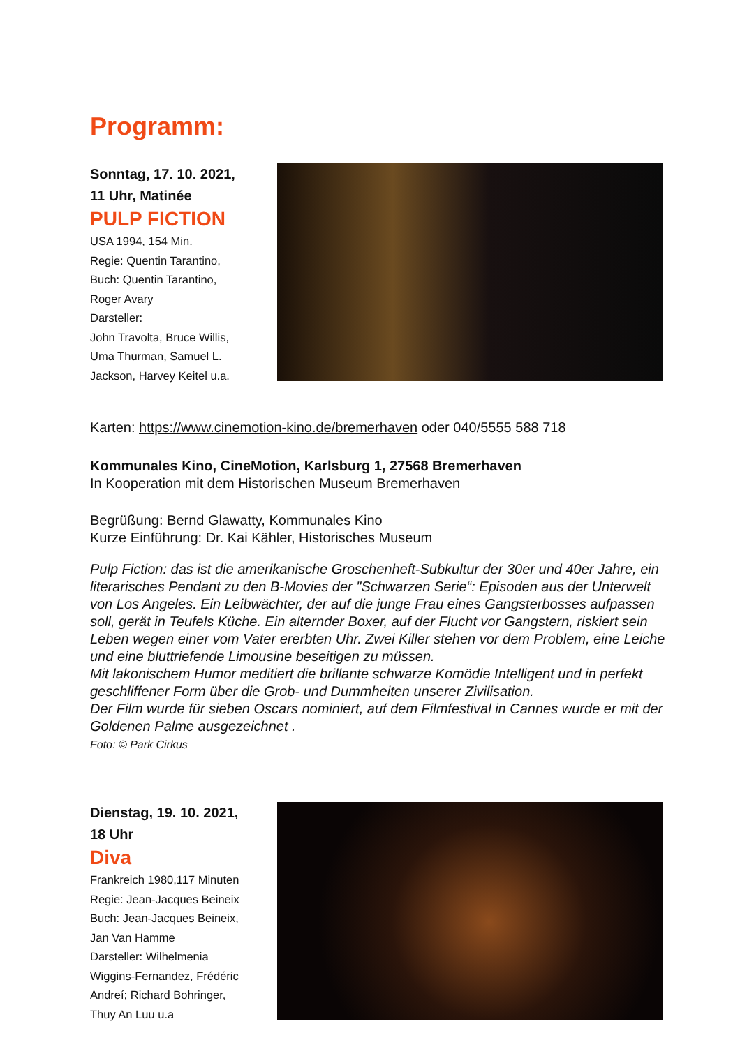Programm:
Sonntag, 17. 10. 2021,
11 Uhr, Matinée
PULP FICTION
USA 1994, 154 Min.
Regie: Quentin Tarantino,
Buch: Quentin Tarantino,
Roger Avary
Darsteller:
John Travolta, Bruce Willis,
Uma Thurman, Samuel L.
Jackson, Harvey Keitel u.a.
Karten: https://www.cinemotion-kino.de/bremerhaven oder 040/5555 588 718
Kommunales Kino, CineMotion, Karlsburg 1, 27568 Bremerhaven
In Kooperation mit dem Historischen Museum Bremerhaven
Begrüßung: Bernd Glawatty, Kommunales Kino
Kurze Einführung: Dr. Kai Kähler, Historisches Museum
Pulp Fiction: das ist die amerikanische Groschenheft-Subkultur der 30er und 40er Jahre, ein literarisches Pendant zu den B-Movies der "Schwarzen Serie“: Episoden aus der Unterwelt von Los Angeles. Ein Leibwächter, der auf die junge Frau eines Gangsterbosses aufpassen soll, gerät in Teufels Küche. Ein alternder Boxer, auf der Flucht vor Gangstern, riskiert sein Leben wegen einer vom Vater ererbten Uhr. Zwei Killer stehen vor dem Problem, eine Leiche und eine bluttriefende Limousine beseitigen zu müssen.
Mit lakonischem Humor meditiert die brillante schwarze Komödie Intelligent und in perfekt geschliffener Form über die Grob- und Dummheiten unserer Zivilisation.
Der Film wurde für sieben Oscars nominiert, auf dem Filmfestival in Cannes wurde er mit der Goldenen Palme ausgezeichnet .
Foto: © Park Cirkus
Dienstag, 19. 10. 2021,
18 Uhr
Diva
Frankreich 1980,117 Minuten
Regie: Jean-Jacques Beineix
Buch: Jean-Jacques Beineix,
Jan Van Hamme
Darsteller: Wilhelmenia
Wiggins-Fernandez, Frédéric
Andreí; Richard Bohringer,
Thuy An Luu u.a